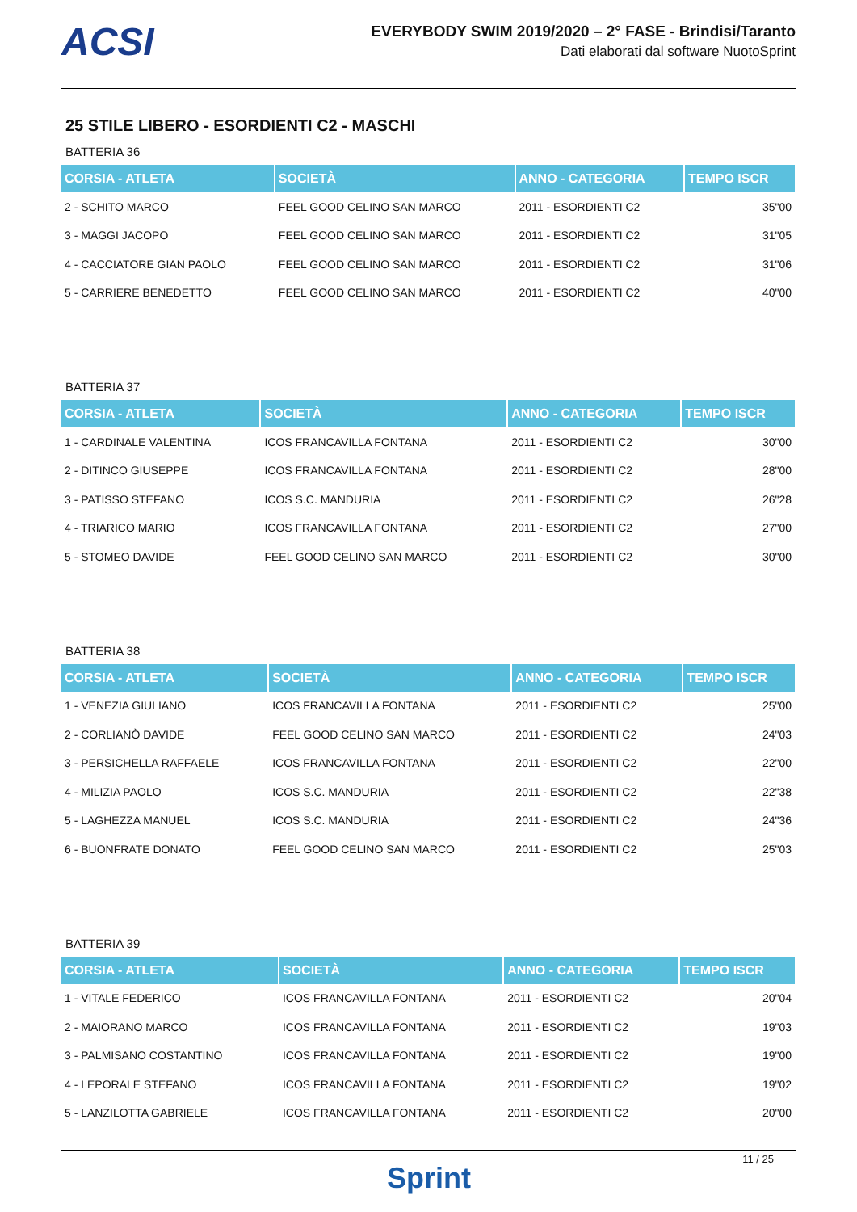ACSI
EVERYBODY SWIM 2019/2020 – 2° FASE - Brindisi/Taranto
Dati elaborati dal software NuotoSprint
25 STILE LIBERO - ESORDIENTI C2 - MASCHI
BATTERIA 36
| CORSIA - ATLETA | SOCIETÀ | ANNO - CATEGORIA | TEMPO ISCR |
| --- | --- | --- | --- |
| 2 - SCHITO MARCO | FEEL GOOD CELINO SAN MARCO | 2011 - ESORDIENTI C2 | 35"00 |
| 3 - MAGGI JACOPO | FEEL GOOD CELINO SAN MARCO | 2011 - ESORDIENTI C2 | 31"05 |
| 4 - CACCIATORE GIAN PAOLO | FEEL GOOD CELINO SAN MARCO | 2011 - ESORDIENTI C2 | 31"06 |
| 5 - CARRIERE BENEDETTO | FEEL GOOD CELINO SAN MARCO | 2011 - ESORDIENTI C2 | 40"00 |
BATTERIA 37
| CORSIA - ATLETA | SOCIETÀ | ANNO - CATEGORIA | TEMPO ISCR |
| --- | --- | --- | --- |
| 1 - CARDINALE VALENTINA | ICOS FRANCAVILLA FONTANA | 2011 - ESORDIENTI C2 | 30"00 |
| 2 - DITINCO GIUSEPPE | ICOS FRANCAVILLA FONTANA | 2011 - ESORDIENTI C2 | 28"00 |
| 3 - PATISSO STEFANO | ICOS S.C. MANDURIA | 2011 - ESORDIENTI C2 | 26"28 |
| 4 - TRIARICO MARIO | ICOS FRANCAVILLA FONTANA | 2011 - ESORDIENTI C2 | 27"00 |
| 5 - STOMEO DAVIDE | FEEL GOOD CELINO SAN MARCO | 2011 - ESORDIENTI C2 | 30"00 |
BATTERIA 38
| CORSIA - ATLETA | SOCIETÀ | ANNO - CATEGORIA | TEMPO ISCR |
| --- | --- | --- | --- |
| 1 - VENEZIA GIULIANO | ICOS FRANCAVILLA FONTANA | 2011 - ESORDIENTI C2 | 25"00 |
| 2 - CORLIANÒ DAVIDE | FEEL GOOD CELINO SAN MARCO | 2011 - ESORDIENTI C2 | 24"03 |
| 3 - PERSICHELLA RAFFAELE | ICOS FRANCAVILLA FONTANA | 2011 - ESORDIENTI C2 | 22"00 |
| 4 - MILIZIA PAOLO | ICOS S.C. MANDURIA | 2011 - ESORDIENTI C2 | 22"38 |
| 5 - LAGHEZZA MANUEL | ICOS S.C. MANDURIA | 2011 - ESORDIENTI C2 | 24"36 |
| 6 - BUONFRATE DONATO | FEEL GOOD CELINO SAN MARCO | 2011 - ESORDIENTI C2 | 25"03 |
BATTERIA 39
| CORSIA - ATLETA | SOCIETÀ | ANNO - CATEGORIA | TEMPO ISCR |
| --- | --- | --- | --- |
| 1 - VITALE FEDERICO | ICOS FRANCAVILLA FONTANA | 2011 - ESORDIENTI C2 | 20"04 |
| 2 - MAIORANO MARCO | ICOS FRANCAVILLA FONTANA | 2011 - ESORDIENTI C2 | 19"03 |
| 3 - PALMISANO COSTANTINO | ICOS FRANCAVILLA FONTANA | 2011 - ESORDIENTI C2 | 19"00 |
| 4 - LEPORALE STEFANO | ICOS FRANCAVILLA FONTANA | 2011 - ESORDIENTI C2 | 19"02 |
| 5 - LANZILOTTA GABRIELE | ICOS FRANCAVILLA FONTANA | 2011 - ESORDIENTI C2 | 20"00 |
11 / 25
Sprint